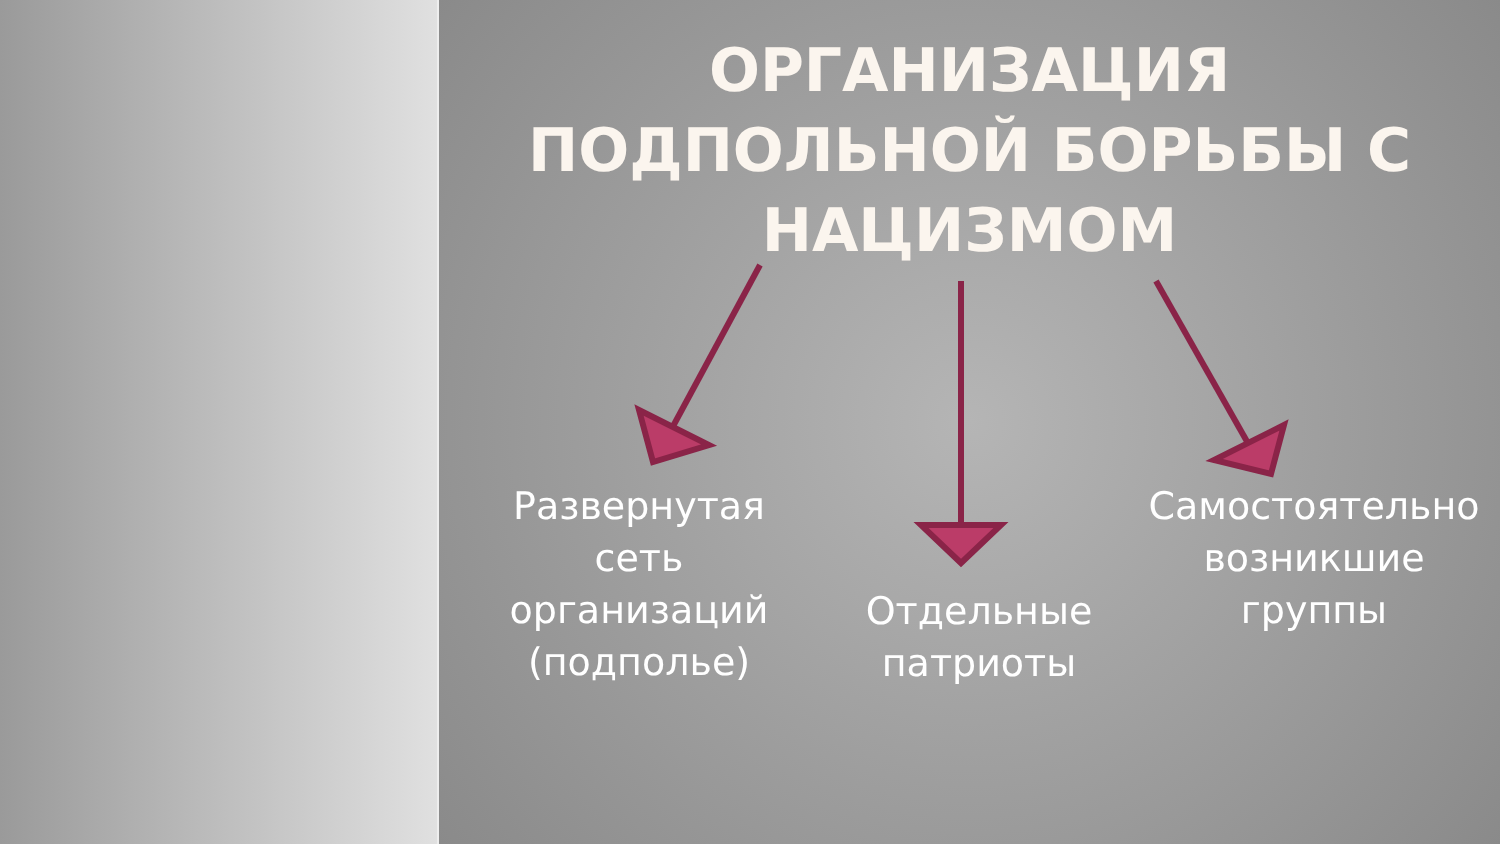ОРГАНИЗАЦИЯ
ПОДПОЛЬНОЙ БОРЬБЫ С
НАЦИЗМОМ
Развернутая сеть организаций (подполье)
Отдельные патриоты
Самостоятельно возникшие группы